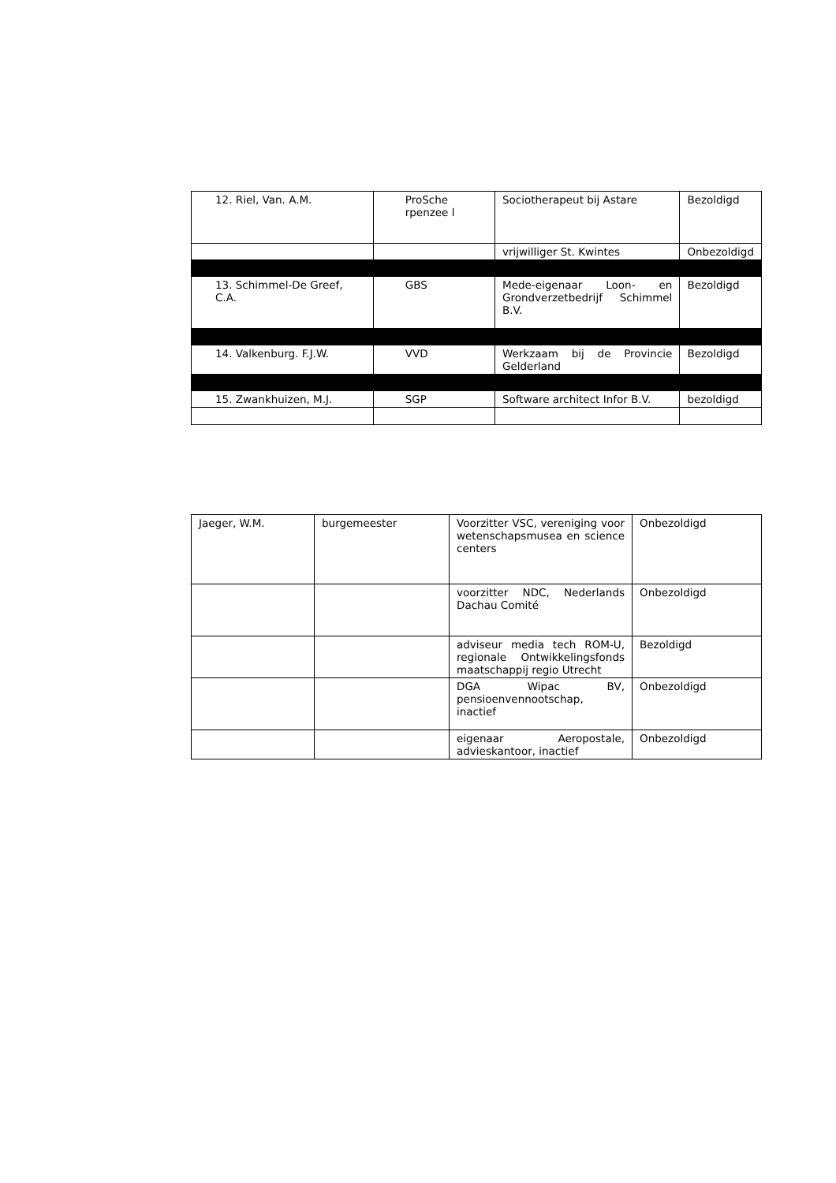| 12. Riel, Van. A.M. | ProSche rpenzee l | Sociotherapeut bij Astare | Bezoldigd |
| | | vrijwilliger St. Kwintes | Onbezoldigd |
| 13. Schimmel-De Greef, C.A. | GBS | Mede-eigenaar Loon- en Grondverzetbedrijf Schimmel B.V. | Bezoldigd |
| 14. Valkenburg. F.J.W. | VVD | Werkzaam bij de Provincie Gelderland | Bezoldigd |
| 15. Zwankhuizen, M.J. | SGP | Software architect Infor B.V. | bezoldigd |
| Jaeger, W.M. | burgemeester | Voorzitter VSC, vereniging voor wetenschapsmusea en science centers | Onbezoldigd |
| | | voorzitter NDC, Nederlands Dachau Comité | Onbezoldigd |
| | | adviseur media tech ROM-U, regionale Ontwikkelingsfonds maatschappij regio Utrecht | Bezoldigd |
| | | DGA Wipac BV, pensioenvennootschap, inactief | Onbezoldigd |
| | | eigenaar Aeropostale, advieskantoor, inactief | Onbezoldigd |